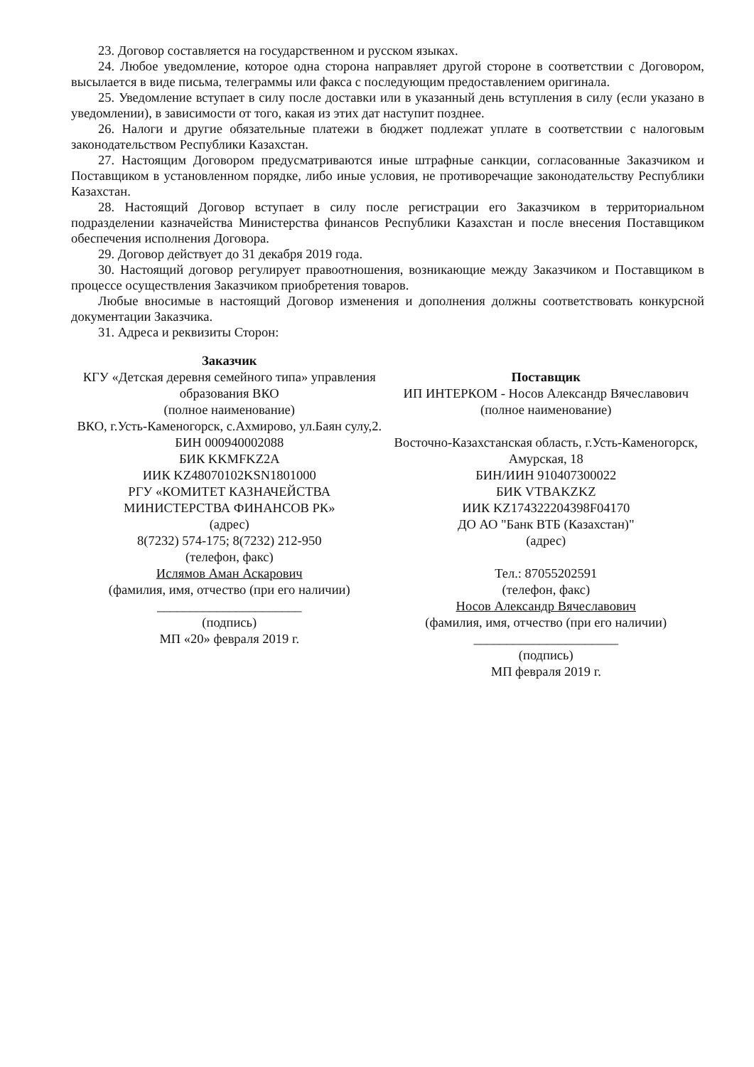23. Договор составляется на государственном и русском языках.
24. Любое уведомление, которое одна сторона направляет другой стороне в соответствии с Договором, высылается в виде письма, телеграммы или факса с последующим предоставлением оригинала.
25. Уведомление вступает в силу после доставки или в указанный день вступления в силу (если указано в уведомлении), в зависимости от того, какая из этих дат наступит позднее.
26. Налоги и другие обязательные платежи в бюджет подлежат уплате в соответствии с налоговым законодательством Республики Казахстан.
27. Настоящим Договором предусматриваются иные штрафные санкции, согласованные Заказчиком и Поставщиком в установленном порядке, либо иные условия, не противоречащие законодательству Республики Казахстан.
28. Настоящий Договор вступает в силу после регистрации его Заказчиком в территориальном подразделении казначейства Министерства финансов Республики Казахстан и после внесения Поставщиком обеспечения исполнения Договора.
29. Договор действует до 31 декабря 2019 года.
30. Настоящий договор регулирует правоотношения, возникающие между Заказчиком и Поставщиком в процессе осуществления Заказчиком приобретения товаров.
Любые вносимые в настоящий Договор изменения и дополнения должны соответствовать конкурсной документации Заказчика.
31. Адреса и реквизиты Сторон:
| Заказчик КГУ «Детская деревня семейного типа» управления образования ВКО (полное наименование) ВКО, г.Усть-Каменогорск, с.Ахмирово, ул.Баян сулу,2. БИН 000940002088 БИК KKMFKZ2A ИИК KZ48070102KSN1801000 РГУ «КОМИТЕТ КАЗНАЧЕЙСТВА МИНИСТЕРСТВА ФИНАНСОВ РК» (адрес) 8(7232) 574-175; 8(7232) 212-950 (телефон, факс) Ислямов Аман Аскарович (фамилия, имя, отчество (при его наличии) ______________________ (подпись) МП «20» февраля 2019 г. | Поставщик ИП ИНТЕРКОМ - Носов Александр Вячеславович (полное наименование) Восточно-Казахстанская область, г.Усть-Каменогорск, Амурская, 18 БИН/ИИН 910407300022 БИК VTBAKZKZ ИИК KZ174322204398F04170 ДО АО "Банк ВТБ (Казахстан)" (адрес) Тел.: 87055202591 (телефон, факс) Носов Александр Вячеславович (фамилия, имя, отчество (при его наличии) ______________________ (подпись) МП февраля 2019 г. |